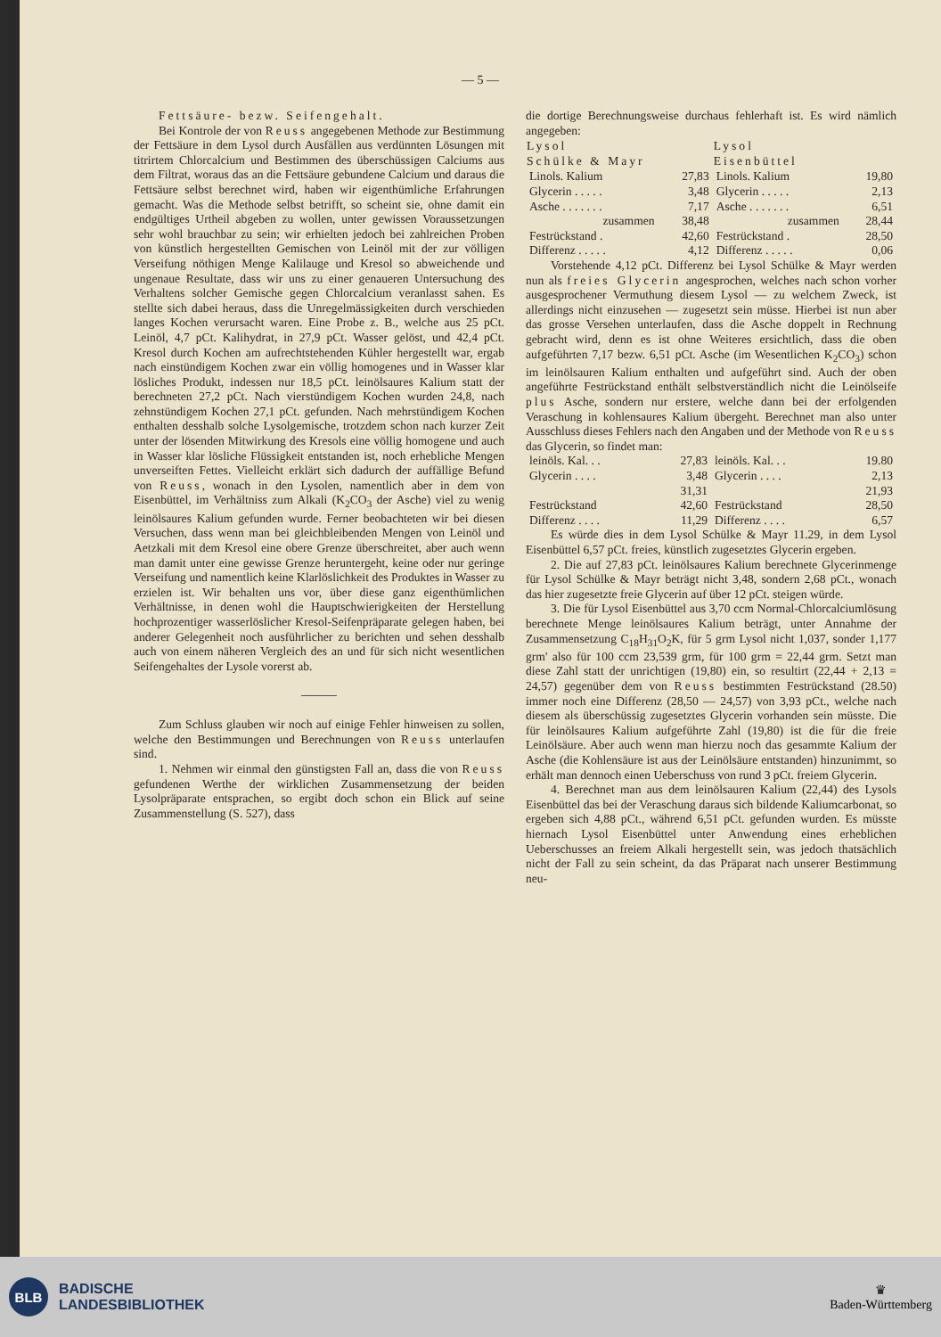— 5 —
Fettsäure- bezw. Seifengehalt.
Bei Kontrole der von Reuss angegebenen Methode zur Bestimmung der Fettsäure in dem Lysol durch Ausfällen aus verdünnten Lösungen mit titrirtem Chlorcalcium und Bestimmen des überschüssigen Calciums aus dem Filtrat, woraus das an die Fettsäure gebundene Calcium und daraus die Fettsäure selbst berechnet wird, haben wir eigenthümliche Erfahrungen gemacht. Was die Methode selbst betrifft, so scheint sie, ohne damit ein endgültiges Urtheil abgeben zu wollen, unter gewissen Voraussetzungen sehr wohl brauchbar zu sein; wir erhielten jedoch bei zahlreichen Proben von künstlich hergestellten Gemischen von Leinöl mit der zur völligen Verseifung nöthigen Menge Kalilauge und Kresol so abweichende und ungenaue Resultate, dass wir uns zu einer genaueren Untersuchung des Verhaltens solcher Gemische gegen Chlorcalcium veranlasst sahen. Es stellte sich dabei heraus, dass die Unregelmässigkeiten durch verschieden langes Kochen verursacht waren. Eine Probe z. B., welche aus 25 pCt. Leinöl, 4,7 pCt. Kalihydrat, in 27,9 pCt. Wasser gelöst, und 42,4 pCt. Kresol durch Kochen am aufrechtstehenden Kühler hergestellt war, ergab nach einstündigem Kochen zwar ein völlig homogenes und in Wasser klar lösliches Produkt, indessen nur 18,5 pCt. leinölsaures Kalium statt der berechneten 27,2 pCt. Nach vierstündigem Kochen wurden 24,8, nach zehnstündigem Kochen 27,1 pCt. gefunden. Nach mehrstündigem Kochen enthalten desshalb solche Lysolgemische, trotzdem schon nach kurzer Zeit unter der lösenden Mitwirkung des Kresols eine völlig homogene und auch in Wasser klar lösliche Flüssigkeit entstanden ist, noch erhebliche Mengen unverseiften Fettes. Vielleicht erklärt sich dadurch der auffällige Befund von Reuss, wonach in den Lysolen, namentlich aber in dem von Eisenbüttel, im Verhältniss zum Alkali (K<sub>2</sub>CO<sub>3</sub> der Asche) viel zu wenig leinölsaures Kalium gefunden wurde. Ferner beobachteten wir bei diesen Versuchen, dass wenn man bei gleichbleibenden Mengen von Leinöl und Aetzkali mit dem Kresol eine obere Grenze überschreitet, aber auch wenn man damit unter eine gewisse Grenze heruntergeht, keine oder nur geringe Verseifung und namentlich keine Klarlöslichkeit des Produktes in Wasser zu erzielen ist. Wir behalten uns vor, über diese ganz eigenthümlichen Verhältnisse, in denen wohl die Hauptschwierigkeiten der Herstellung hochprozentiger wasserlöslicher Kresol-Seifenpräparate gelegen haben, bei anderer Gelegenheit noch ausführlicher zu berichten und sehen desshalb auch von einem näheren Vergleich des an und für sich nicht wesentlichen Seifengehaltes der Lysole vorerst ab.
Zum Schluss glauben wir noch auf einige Fehler hinweisen zu sollen, welche den Bestimmungen und Berechnungen von Reuss unterlaufen sind.
1. Nehmen wir einmal den günstigsten Fall an, dass die von Reuss gefundenen Werthe der wirklichen Zusammensetzung der beiden Lysolpräparate entsprachen, so ergibt doch schon ein Blick auf seine Zusammenstellung (S. 527), dass
die dortige Berechnungsweise durchaus fehlerhaft ist. Es wird nämlich angegeben:
| Lysol Schülke & Mayr | | Lysol Eisenbüttel | |
| --- | --- | --- | --- |
| Linols. Kalium | 27,83 | Linols. Kalium | 19,80 |
| Glycerin . . . . . | 3,48 | Glycerin . . . . . | 2,13 |
| Asche . . . . . . . | 7,17 | Asche . . . . . . . | 6,51 |
| zusammen | 38,48 | zusammen | 28,44 |
| Festrückstand . | 42,60 | Festrückstand . | 28,50 |
| Differenz . . . . . | 4,12 | Differenz . . . . . | 0,06 |
Vorstehende 4,12 pCt. Differenz bei Lysol Schülke & Mayr werden nun als freies Glycerin angesprochen, welches nach schon vorher ausgesprochener Vermuthung diesem Lysol — zu welchem Zweck, ist allerdings nicht einzusehen — zugesetzt sein müsse. Hierbei ist nun aber das grosse Versehen unterlaufen, dass die Asche doppelt in Rechnung gebracht wird, denn es ist ohne Weiteres ersichtlich, dass die oben aufgeführten 7,17 bezw. 6,51 pCt. Asche (im Wesentlichen K<sub>2</sub>CO<sub>3</sub>) schon im leinölsauren Kalium enthalten und aufgeführt sind. Auch der oben angeführte Festrückstand enthält selbstverständlich nicht die Leinölseife plus Asche, sondern nur erstere, welche dann bei der erfolgenden Veraschung in kohlensaures Kalium übergeht. Berechnet man also unter Ausschluss dieses Fehlers nach den Angaben und der Methode von Reuss das Glycerin, so findet man:
| leinöls. Kal. . . | 27,83 | leinöls. Kal. . . | 19.80 |
| Glycerin . . . . | 3,48 | Glycerin . . . . | 2,13 |
| | 31,31 | | 21,93 |
| Festrückstand | 42,60 | Festrückstand | 28,50 |
| Differenz . . . . | 11,29 | Differenz . . . . | 6,57 |
Es würde dies in dem Lysol Schülke & Mayr 11.29, in dem Lysol Eisenbüttel 6,57 pCt. freies, künstlich zugesetztes Glycerin ergeben.
2. Die auf 27,83 pCt. leinölsaures Kalium berechnete Glycerinmenge für Lysol Schülke & Mayr beträgt nicht 3,48, sondern 2,68 pCt., wonach das hier zugesetzte freie Glycerin auf über 12 pCt. steigen würde.
3. Die für Lysol Eisenbüttel aus 3,70 ccm Normal-Chlorcalciumlösung berechnete Menge leinölsaures Kalium beträgt, unter Annahme der Zusammensetzung C<sub>18</sub>H<sub>31</sub>O<sub>2</sub>K, für 5 grm Lysol nicht 1,037, sonder 1,177 grm' also für 100 ccm 23,539 grm, für 100 grm = 22,44 grm. Setzt man diese Zahl statt der unrichtigen (19,80) ein, so resultirt (22,44 + 2,13 = 24,57) gegenüber dem von Reuss bestimmten Festrückstand (28.50) immer noch eine Differenz (28,50 — 24,57) von 3,93 pCt., welche nach diesem als überschüssig zugesetztes Glycerin vorhanden sein müsste. Die für leinölsaures Kalium aufgeführte Zahl (19,80) ist die für die freie Leinölsäure. Aber auch wenn man hierzu noch das gesammte Kalium der Asche (die Kohlensäure ist aus der Leinölsäure entstanden) hinzunimmt, so erhält man dennoch einen Ueberschuss von rund 3 pCt. freiem Glycerin.
4. Berechnet man aus dem leinölsauren Kalium (22,44) des Lysols Eisenbüttel das bei der Veraschung daraus sich bildende Kaliumcarbonat, so ergeben sich 4,88 pCt., während 6,51 pCt. gefunden wurden. Es müsste hiernach Lysol Eisenbüttel unter Anwendung eines erheblichen Ueberschusses an freiem Alkali hergestellt sein, was jedoch thatsächlich nicht der Fall zu sein scheint, da das Präparat nach unserer Bestimmung neu-
BLB
BADISCHE
LANDESBIBLIOTHEK
♛
Baden-Württemberg